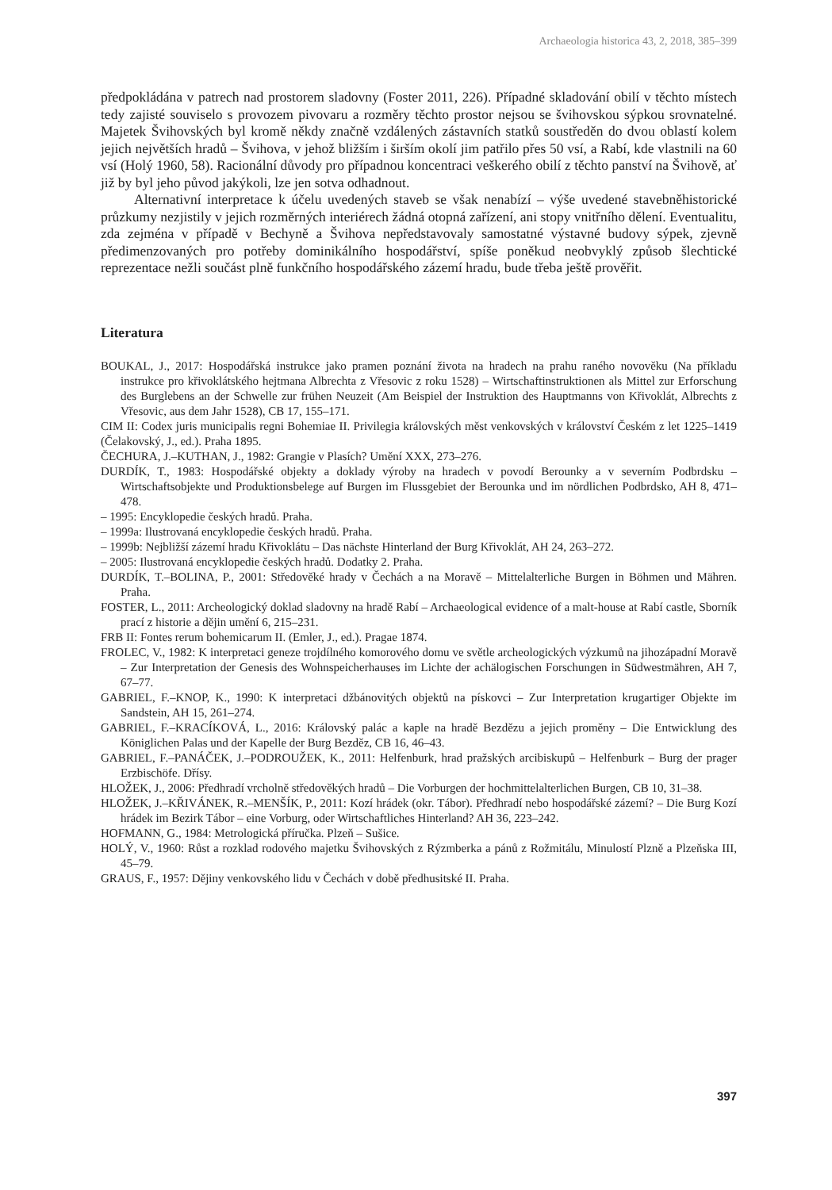Archaeologia historica 43, 2, 2018, 385–399
předpokládána v patrech nad prostorem sladovny (Foster 2011, 226). Případné skladování obilí v těchto místech tedy zajisté souviselo s provozem pivovaru a rozměry těchto prostor nejsou se švihovskou sýpkou srovnatelné. Majetek Švihovských byl kromě někdy značně vzdálených zástavních statků soustředěn do dvou oblastí kolem jejich největších hradů – Švihova, v jehož bližším i širším okolí jim patřilo přes 50 vsí, a Rabí, kde vlastnili na 60 vsí (Holý 1960, 58). Racionální důvody pro případnou koncentraci veškerého obilí z těchto panství na Švihově, ať již by byl jeho původ jakýkoli, lze jen sotva odhadnout.
Alternativní interpretace k účelu uvedených staveb se však nenabízí – výše uvedené stavebněhistorické průzkumy nezjistily v jejich rozměrných interiérech žádná otopná zařízení, ani stopy vnitřního dělení. Eventualitu, zda zejména v případě v Bechyně a Švihova nepředstavovaly samostatné výstavné budovy sýpek, zjevně předimenzovaných pro potřeby dominikálního hospodářství, spíše poněkud neobvyklý způsob šlechtické reprezentace nežli součást plně funkčního hospodářského zázemí hradu, bude třeba ještě prověřit.
Literatura
BOUKAL, J., 2017: Hospodářská instrukce jako pramen poznání života na hradech na prahu raného novověku (Na příkladu instrukce pro křivoklátského hejtmana Albrechta z Vřesovic z roku 1528) – Wirtschaftinstruktionen als Mittel zur Erforschung des Burglebens an der Schwelle zur frühen Neuzeit (Am Beispiel der Instruktion des Hauptmanns von Křivoklát, Albrechts z Vřesovic, aus dem Jahr 1528), CB 17, 155–171.
CIM II: Codex juris municipalis regni Bohemiae II. Privilegia královských měst venkovských v království Českém z let 1225–1419 (Čelakovský, J., ed.). Praha 1895.
ČECHURA, J.–KUTHAN, J., 1982: Grangie v Plasích? Umění XXX, 273–276.
DURDÍK, T., 1983: Hospodářské objekty a doklady výroby na hradech v povodí Berounky a v severním Podbrdsku – Wirtschaftsobjekte und Produktionsbelege auf Burgen im Flussgebiet der Berounka und im nördlichen Podbrdsko, AH 8, 471–478.
– 1995: Encyklopedie českých hradů. Praha.
– 1999a: Ilustrovaná encyklopedie českých hradů. Praha.
– 1999b: Nejbližší zázemí hradu Křivoklátu – Das nächste Hinterland der Burg Křivoklát, AH 24, 263–272.
– 2005: Ilustrovaná encyklopedie českých hradů. Dodatky 2. Praha.
DURDÍK, T.–BOLINA, P., 2001: Středověké hrady v Čechách a na Moravě – Mittelalterliche Burgen in Böhmen und Mähren. Praha.
FOSTER, L., 2011: Archeologický doklad sladovny na hradě Rabí – Archaeological evidence of a malt-house at Rabí castle, Sborník prací z historie a dějin umění 6, 215–231.
FRB II: Fontes rerum bohemicarum II. (Emler, J., ed.). Pragae 1874.
FROLEC, V., 1982: K interpretaci geneze trojdílného komorového domu ve světle archeologických výzkumů na jihozápadní Moravě – Zur Interpretation der Genesis des Wohnspeicherhauses im Lichte der achälogischen Forschungen in Südwestmähren, AH 7, 67–77.
GABRIEL, F.–KNOP, K., 1990: K interpretaci džbánovitých objektů na pískovci – Zur Interpretation krugartiger Objekte im Sandstein, AH 15, 261–274.
GABRIEL, F.–KRACÍKOVÁ, L., 2016: Královský palác a kaple na hradě Bezdězu a jejich proměny – Die Entwicklung des Königlichen Palas und der Kapelle der Burg Bezděz, CB 16, 46–43.
GABRIEL, F.–PANÁČEK, J.–PODROUŽEK, K., 2011: Helfenburk, hrad pražských arcibiskupů – Helfenburk – Burg der prager Erzbischöfe. Dřísy.
HLOŽEK, J., 2006: Předhradí vrcholně středověkých hradů – Die Vorburgen der hochmittelalterlichen Burgen, CB 10, 31–38.
HLOŽEK, J.–KŘIVÁNEK, R.–MENŠÍK, P., 2011: Kozí hrádek (okr. Tábor). Předhradí nebo hospodářské zázemí? – Die Burg Kozí hrádek im Bezirk Tábor – eine Vorburg, oder Wirtschaftliches Hinterland? AH 36, 223–242.
HOFMANN, G., 1984: Metrologická příručka. Plzeň – Sušice.
HOLÝ, V., 1960: Růst a rozklad rodového majetku Švihovských z Rýzmberka a pánů z Rožmitálu, Minulostí Plzně a Plzeňska III, 45–79.
GRAUS, F., 1957: Dějiny venkovského lidu v Čechách v době předhusitské II. Praha.
397